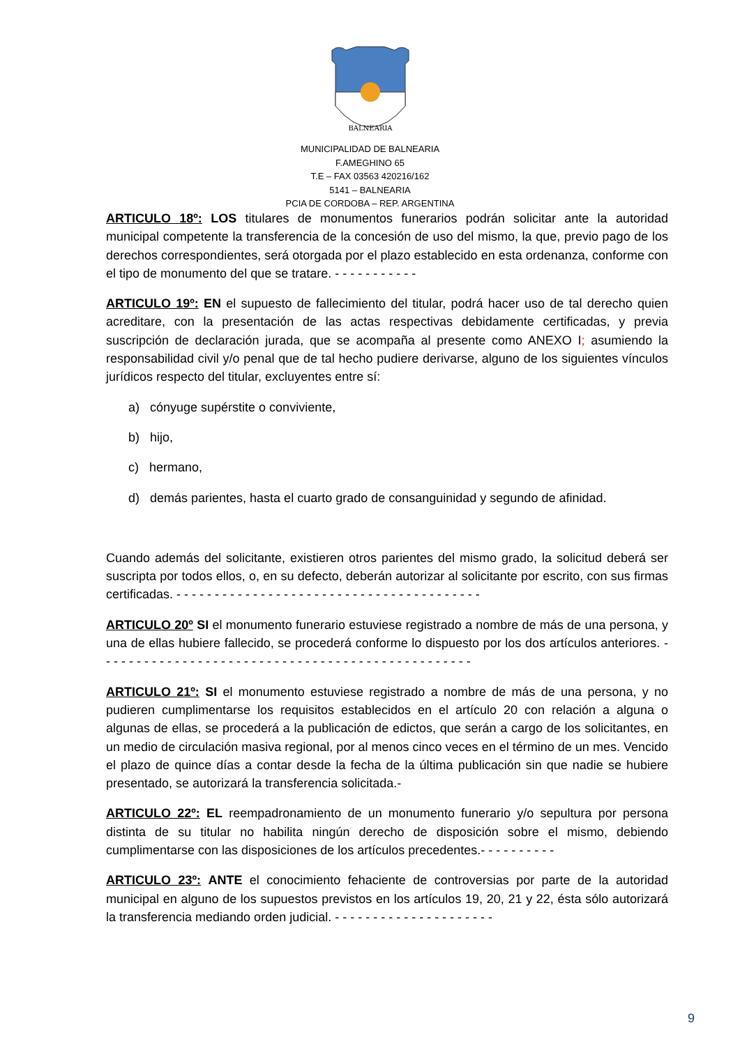BALNEARIA
MUNICIPALIDAD DE BALNEARIA
F.AMEGHINO 65
T.E – FAX 03563 420216/162
5141 – BALNEARIA
PCIA DE CORDOBA – REP. ARGENTINA
ARTICULO 18º: LOS titulares de monumentos funerarios podrán solicitar ante la autoridad municipal competente la transferencia de la concesión de uso del mismo, la que, previo pago de los derechos correspondientes, será otorgada por el plazo establecido en esta ordenanza, conforme con el tipo de monumento del que se tratare. - - - - - - - - - - -
ARTICULO 19º: EN el supuesto de fallecimiento del titular, podrá hacer uso de tal derecho quien acreditare, con la presentación de las actas respectivas debidamente certificadas, y previa suscripción de declaración jurada, que se acompaña al presente como ANEXO I; asumiendo la responsabilidad civil y/o penal que de tal hecho pudiere derivarse, alguno de los siguientes vínculos jurídicos respecto del titular, excluyentes entre sí:
a) cónyuge supérstite o conviviente,
b) hijo,
c) hermano,
d) demás parientes, hasta el cuarto grado de consanguinidad y segundo de afinidad.
Cuando además del solicitante, existieren otros parientes del mismo grado, la solicitud deberá ser suscripta por todos ellos, o, en su defecto, deberán autorizar al solicitante por escrito, con sus firmas certificadas. - - - - - - - - - - - - - - - - - - - - - - - - - - - - - - - - - - - - - - - -
ARTICULO 20º SI el monumento funerario estuviese registrado a nombre de más de una persona, y una de ellas hubiere fallecido, se procederá conforme lo dispuesto por los dos artículos anteriores. - - - - - - - - - - - - - - - - - - - - - - - - - - - - - - - - - - - - - - - - - - - - - - - - -
ARTICULO 21º: SI el monumento estuviese registrado a nombre de más de una persona, y no pudieren cumplimentarse los requisitos establecidos en el artículo 20 con relación a alguna o algunas de ellas, se procederá a la publicación de edictos, que serán a cargo de los solicitantes, en un medio de circulación masiva regional, por al menos cinco veces en el término de un mes. Vencido el plazo de quince días a contar desde la fecha de la última publicación sin que nadie se hubiere presentado, se autorizará la transferencia solicitada.-
ARTICULO 22º: EL reempadronamiento de un monumento funerario y/o sepultura por persona distinta de su titular no habilita ningún derecho de disposición sobre el mismo, debiendo cumplimentarse con las disposiciones de los artículos precedentes.- - - - - - - - - -
ARTICULO 23º: ANTE el conocimiento fehaciente de controversias por parte de la autoridad municipal en alguno de los supuestos previstos en los artículos 19, 20, 21 y 22, ésta sólo autorizará la transferencia mediando orden judicial. - - - - - - - - - - - - - - - - - - - - -
9